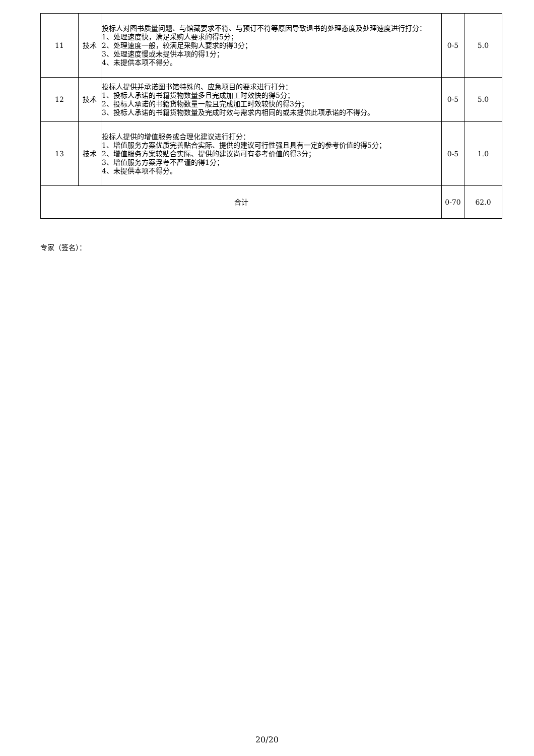| 11 | 技术 | 投标人对图书质量问题、与馆藏要求不符、与预订不符等原因导致退书的处理态度及处理速度进行打分： 1、处理速度快，满足采购人要求的得5分； 2、处理速度一般，较满足采购人要求的得3分； 3、处理速度慢或未提供本项的得1分； 4、未提供本项不得分。 | 0-5 | 5.0 |
| 12 | 技术 | 投标人提供并承诺图书馆特殊的、应急项目的要求进行打分： 1、投标人承诺的书籍货物数量多且完成加工时效快的得5分； 2、投标人承诺的书籍货物数量一般且完成加工时效较快的得3分； 3、投标人承诺的书籍货物数量及完成时效与需求内相同的或未提供此项承诺的不得分。 | 0-5 | 5.0 |
| 13 | 技术 | 投标人提供的增值服务或合理化建议进行打分： 1、增值服务方案优质完善贴合实际、提供的建议可行性强且具有一定的参考价值的得5分； 2、增值服务方案较贴合实际、提供的建议尚可有参考价值的得3分； 3、增值服务方案浮夸不严谨的得1分； 4、未提供本项不得分。 | 0-5 | 1.0 |
| 合计 | | | 0-70 | 62.0 |
专家（签名）：
20/20